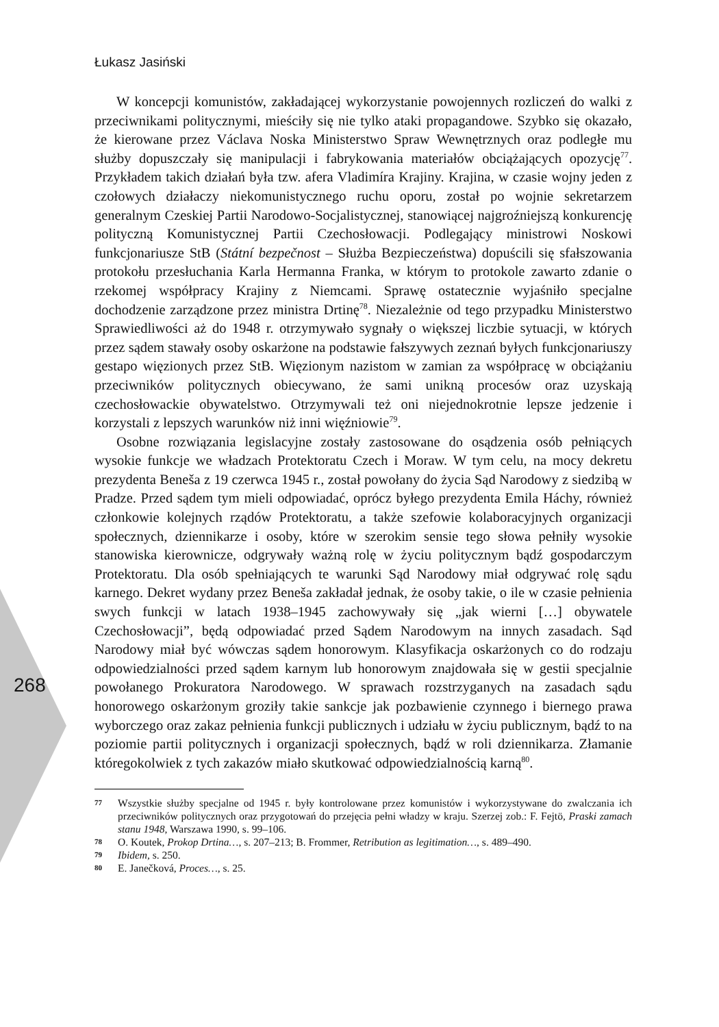Łukasz Jasiński
268
W koncepcji komunistów, zakładającej wykorzystanie powojennych rozliczeń do walki z przeciwnikami politycznymi, mieściły się nie tylko ataki propagandowe. Szybko się okazało, że kierowane przez Václava Noska Ministerstwo Spraw Wewnętrznych oraz podległe mu służby dopuszczały się manipulacji i fabrykowania materiałów obciążających opozycję<sup>77</sup>. Przykładem takich działań była tzw. afera Vladimíra Krajiny. Krajina, w czasie wojny jeden z czołowych działaczy niekomunistycznego ruchu oporu, został po wojnie sekretarzem generalnym Czeskiej Partii Narodowo-Socjalistycznej, stanowiącej najgroźniejszą konkurencję polityczną Komunistycznej Partii Czechosłowacji. Podlegający ministrowi Noskowi funkcjonariusze StB (Státní bezpečnost – Służba Bezpieczeństwa) dopuścili się sfałszowania protokołu przesłuchania Karla Hermanna Franka, w którym to protokole zawarto zdanie o rzekomej współpracy Krajiny z Niemcami. Sprawę ostatecznie wyjaśniło specjalne dochodzenie zarządzone przez ministra Drtinę<sup>78</sup>. Niezależnie od tego przypadku Ministerstwo Sprawiedliwości aż do 1948 r. otrzymywało sygnały o większej liczbie sytuacji, w których przez sądem stawały osoby oskarżone na podstawie fałszywych zeznań byłych funkcjonariuszy gestapo więzionych przez StB. Więzionym nazistom w zamian za współpracę w obciążaniu przeciwników politycznych obiecywano, że sami unikną procesów oraz uzyskają czechosłowackie obywatelstwo. Otrzymywali też oni niejednokrotnie lepsze jedzenie i korzystali z lepszych warunków niż inni więźniowie<sup>79</sup>.
Osobne rozwiązania legislacyjne zostały zastosowane do osądzenia osób pełniących wysokie funkcje we władzach Protektoratu Czech i Moraw. W tym celu, na mocy dekretu prezydenta Beneša z 19 czerwca 1945 r., został powołany do życia Sąd Narodowy z siedzibą w Pradze. Przed sądem tym mieli odpowiadać, oprócz byłego prezydenta Emila Háchy, również członkowie kolejnych rządów Protektoratu, a także szefowie kolaboracyjnych organizacji społecznych, dziennikarze i osoby, które w szerokim sensie tego słowa pełniły wysokie stanowiska kierownicze, odgrywały ważną rolę w życiu politycznym bądź gospodarczym Protektoratu. Dla osób spełniających te warunki Sąd Narodowy miał odgrywać rolę sądu karnego. Dekret wydany przez Beneša zakładał jednak, że osoby takie, o ile w czasie pełnienia swych funkcji w latach 1938–1945 zachowywały się „jak wierni […] obywatele Czechosłowacji”, będą odpowiadać przed Sądem Narodowym na innych zasadach. Sąd Narodowy miał być wówczas sądem honorowym. Klasyfikacja oskarżonych co do rodzaju odpowiedzialności przed sądem karnym lub honorowym znajdowała się w gestii specjalnie powołanego Prokuratora Narodowego. W sprawach rozstrzyganych na zasadach sądu honorowego oskarżonym groziły takie sankcje jak pozbawienie czynnego i biernego prawa wyborczego oraz zakaz pełnienia funkcji publicznych i udziału w życiu publicznym, bądź to na poziomie partii politycznych i organizacji społecznych, bądź w roli dziennikarza. Złamanie któregokolwiek z tych zakazów miało skutkować odpowiedzialnością karną<sup>80</sup>.
77 Wszystkie służby specjalne od 1945 r. były kontrolowane przez komunistów i wykorzystywane do zwalczania ich przeciwników politycznych oraz przygotowań do przejęcia pełni władzy w kraju. Szerzej zob.: F. Fejtö, Praski zamach stanu 1948, Warszawa 1990, s. 99–106.
78 O. Koutek, Prokop Drtina…, s. 207–213; B. Frommer, Retribution as legitimation…, s. 489–490.
79 Ibidem, s. 250.
80 E. Janečková, Proces…, s. 25.